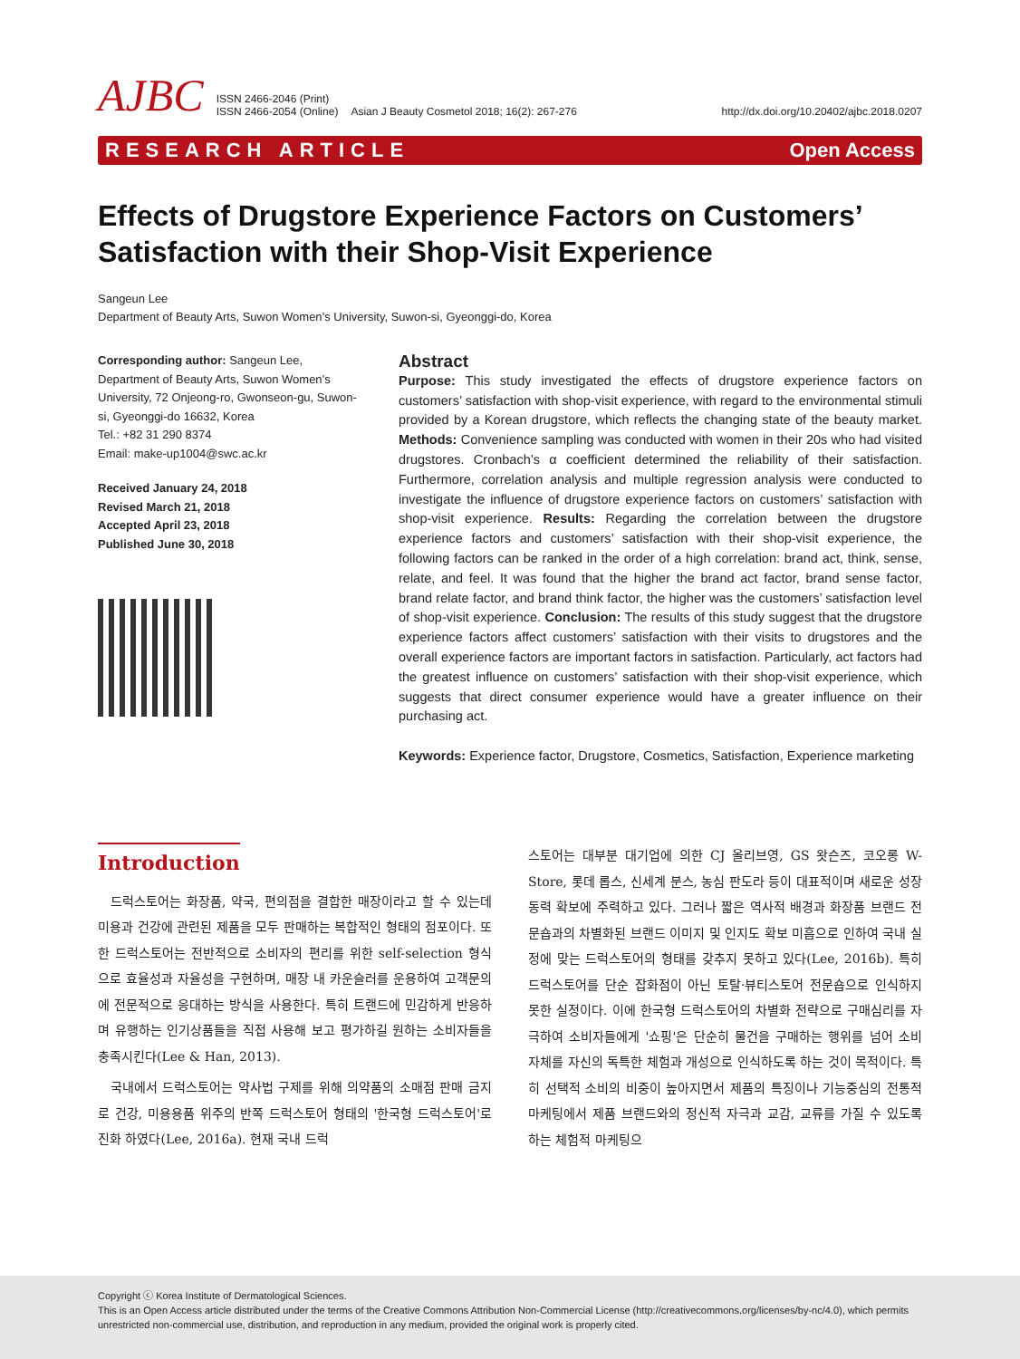AJBC ISSN 2466-2046 (Print)
ISSN 2466-2054 (Online) Asian J Beauty Cosmetol 2018; 16(2): 267-276 http://dx.doi.org/10.20402/ajbc.2018.0207
RESEARCH ARTICLE Open Access
Effects of Drugstore Experience Factors on Customers’ Satisfaction with their Shop-Visit Experience
Sangeun Lee
Department of Beauty Arts, Suwon Women’s University, Suwon-si, Gyeonggi-do, Korea
Corresponding author: Sangeun Lee, Department of Beauty Arts, Suwon Women’s University, 72 Onjeong-ro, Gwonseon-gu, Suwon-si, Gyeonggi-do 16632, Korea
Tel.: +82 31 290 8374
Email: make-up1004@swc.ac.kr
Received January 24, 2018
Revised March 21, 2018
Accepted April 23, 2018
Published June 30, 2018
Abstract
Purpose: This study investigated the effects of drugstore experience factors on customers’ satisfaction with shop-visit experience, with regard to the environmental stimuli provided by a Korean drugstore, which reflects the changing state of the beauty market. Methods: Convenience sampling was conducted with women in their 20s who had visited drugstores. Cronbach’s α coefficient determined the reliability of their satisfaction. Furthermore, correlation analysis and multiple regression analysis were conducted to investigate the influence of drugstore experience factors on customers’ satisfaction with shop-visit experience. Results: Regarding the correlation between the drugstore experience factors and customers’ satisfaction with their shop-visit experience, the following factors can be ranked in the order of a high correlation: brand act, think, sense, relate, and feel. It was found that the higher the brand act factor, brand sense factor, brand relate factor, and brand think factor, the higher was the customers’ satisfaction level of shop-visit experience. Conclusion: The results of this study suggest that the drugstore experience factors affect customers’ satisfaction with their visits to drugstores and the overall experience factors are important factors in satisfaction. Particularly, act factors had the greatest influence on customers’ satisfaction with their shop-visit experience, which suggests that direct consumer experience would have a greater influence on their purchasing act.
Keywords: Experience factor, Drugstore, Cosmetics, Satisfaction, Experience marketing
Introduction
드럭스토어는 화장품, 약국, 편의점을 결합한 매장이라고 할 수 있는데 미용과 건강에 관련된 제품을 모두 판매하는 복합적인 형태의 점포이다. 또한 드럭스토어는 전반적으로 소비자의 편리를 위한 self-selection 형식으로 효율성과 자율성을 구현하며, 매장 내 카운슬러를 운용하여 고객문의에 전문적으로 응대하는 방식을 사용한다. 특히 트랜드에 민감하게 반응하며 유행하는 인기상품들을 직접 사용해 보고 평가하길 원하는 소비자들을 충족시킨다(Lee & Han, 2013).
국내에서 드럭스토어는 약사법 구제를 위해 의약품의 소매점 판매 금지로 건강, 미용용품 위주의 반쪽 드럭스토어 형태의 '한국형 드럭스토어'로 진화 하였다(Lee, 2016a). 현재 국내 드럭
스토어는 대부분 대기업에 의한 CJ 올리브영, GS 왓슨즈, 코오롱 W-Store, 롯데 롭스, 신세계 분스, 농심 판도라 등이 대표적이며 새로운 성장 동력 확보에 주력하고 있다. 그러나 짧은 역사적 배경과 화장품 브랜드 전문숍과의 차별화된 브랜드 이미지 및 인지도 확보 미흡으로 인하여 국내 실정에 맞는 드럭스토어의 형태를 갖추지 못하고 있다(Lee, 2016b). 특히 드럭스토어를 단순 잡화점이 아닌 토탈·뷰티스토어 전문숍으로 인식하지 못한 실정이다. 이에 한국형 드럭스토어의 차별화 전략으로 구매심리를 자극하여 소비자들에게 '쇼핑'은 단순히 물건을 구매하는 행위를 넘어 소비 자체를 자신의 독특한 체험과 개성으로 인식하도록 하는 것이 목적이다. 특히 선택적 소비의 비중이 높아지면서 제품의 특징이나 기능중심의 전통적 마케팅에서 제품 브랜드와의 정신적 자극과 교감, 교류를 가질 수 있도록 하는 체험적 마케팅으
Copyright ⓒ Korea Institute of Dermatological Sciences.
This is an Open Access article distributed under the terms of the Creative Commons Attribution Non-Commercial License (http://creativecommons.org/licenses/by-nc/4.0), which permits unrestricted non-commercial use, distribution, and reproduction in any medium, provided the original work is properly cited.